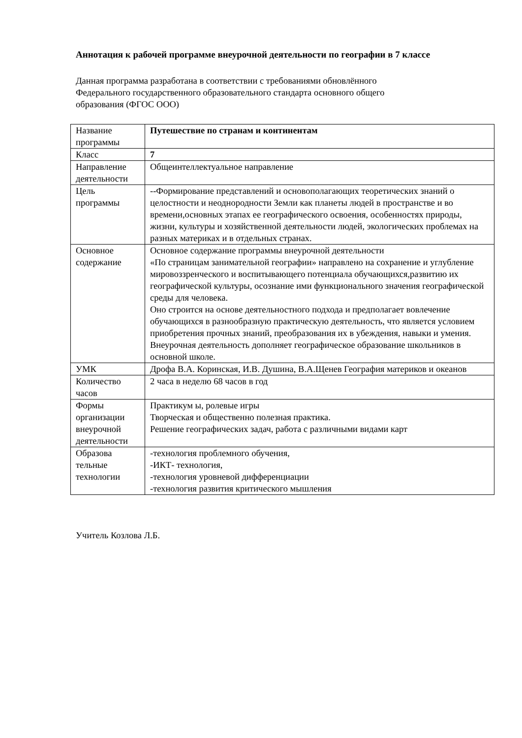Аннотация к рабочей программе внеурочной деятельности по географии в 7 классе
Данная программа разработана в соответствии с требованиями обновлённого
Федерального государственного образовательного стандарта основного общего
образования (ФГОС ООО)
| Название программы | Путешествие по странам и континентам |
| Класс | 7 |
| Направление деятельности | Общеинтеллектуальное направление |
| Цель программы | --Формирование представлений и основополагающих теоретических знаний о целостности и неоднородности Земли как планеты людей в пространстве и во времени,основных этапах ее географического освоения, особенностях природы, жизни, культуры и хозяйственной деятельности людей, экологических проблемах на разных материках и в отдельных странах. |
| Основное содержание | Основное содержание программы внеурочной деятельности «По страницам занимательной географии» направлено на сохранение и углубление мировоззренческого и воспитывающего потенциала обучающихся,развитию их географической культуры, осознание ими функционального значения географической среды для человека. Оно строится на основе деятельностного подхода и предполагает вовлечение обучающихся в разнообразную практическую деятельность, что является условием приобретения прочных знаний, преобразования их в убеждения, навыки и умения. Внеурочная деятельность дополняет географическое образование школьников в основной школе. |
| УМК | Дрофа В.А. Коринская, И.В. Душина, В.А.Щенев География материков и океанов |
| Количество часов | 2 часа в неделю 68 часов в год |
| Формы организации внеурочной деятельности | Практикум ы, ролевые игры Творческая и общественно полезная практика. Решение географических задач, работа с различными видами карт |
| Образова тельные технологии | -технология проблемного обучения, -ИКТ- технология, -технология уровневой дифференциации -технология развития критического мышления |
Учитель Козлова Л.Б.